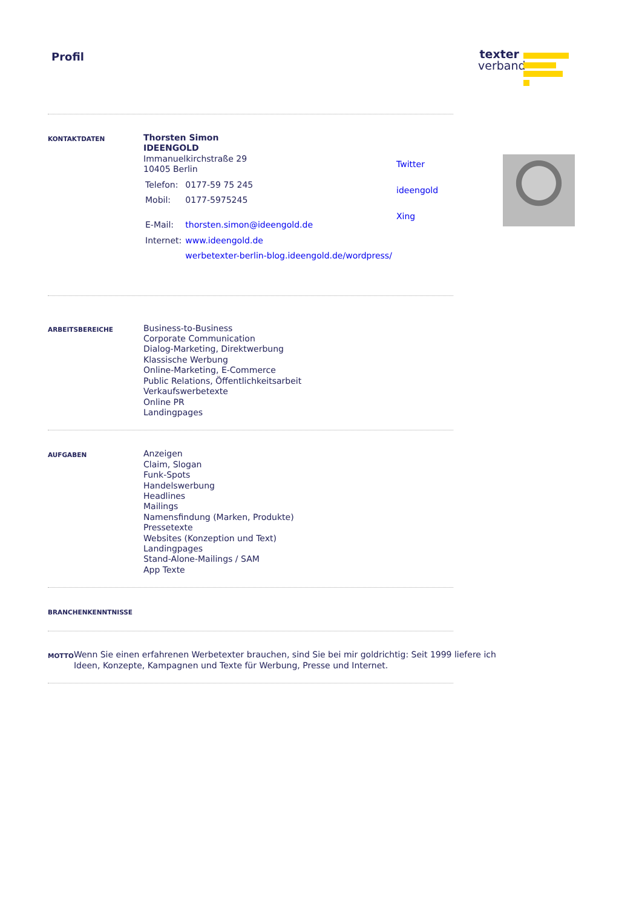Profil
texter
verband
KONTAKTDATEN
Thorsten Simon
IDEENGOLD
Immanuelkirchstraße 29
10405 Berlin
| Telefon: | 0177-59 75 245 |
| Mobil: | 0177-5975245 |
| E-Mail: | thorsten.simon@ideengold.de |
| Internet: | www.ideengold.de |
| | werbetexter-berlin-blog.ideengold.de/wordpress/ |
Twitter
ideengold
Xing
ARBEITSBEREICHE
Business-to-Business
Corporate Communication
Dialog-Marketing, Direktwerbung
Klassische Werbung
Online-Marketing, E-Commerce
Public Relations, Öffentlichkeitsarbeit
Verkaufswerbetexte
Online PR
Landingpages
AUFGABEN
Anzeigen
Claim, Slogan
Funk-Spots
Handelswerbung
Headlines
Mailings
Namensfindung (Marken, Produkte)
Pressetexte
Websites (Konzeption und Text)
Landingpages
Stand-Alone-Mailings / SAM
App Texte
BRANCHENKENNTNISSE
MOTTO
Wenn Sie einen erfahrenen Werbetexter brauchen, sind Sie bei mir goldrichtig: Seit 1999 liefere ich Ideen, Konzepte, Kampagnen und Texte für Werbung, Presse und Internet.